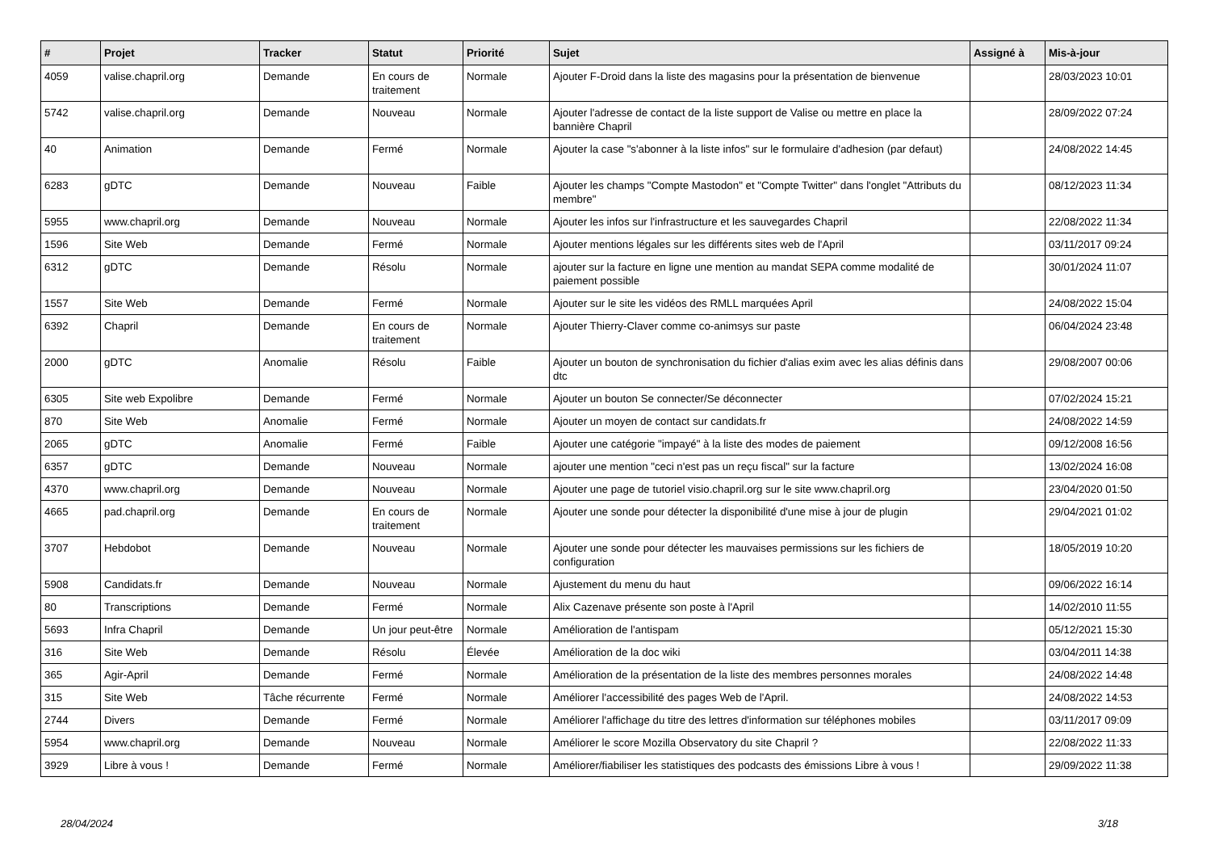| # | Projet | Tracker | Statut | Priorité | Sujet | Assigné à | Mis-à-jour |
| --- | --- | --- | --- | --- | --- | --- | --- |
| 4059 | valise.chapril.org | Demande | En cours de traitement | Normale | Ajouter F-Droid dans la liste des magasins pour la présentation de bienvenue | | 28/03/2023 10:01 |
| 5742 | valise.chapril.org | Demande | Nouveau | Normale | Ajouter l'adresse de contact de la liste support de Valise ou mettre en place la bannière Chapril | | 28/09/2022 07:24 |
| 40 | Animation | Demande | Fermé | Normale | Ajouter la case "s'abonner à la liste infos" sur le formulaire d'adhesion (par defaut) | | 24/08/2022 14:45 |
| 6283 | gDTC | Demande | Nouveau | Faible | Ajouter les champs "Compte Mastodon" et "Compte Twitter" dans l'onglet "Attributs du membre" | | 08/12/2023 11:34 |
| 5955 | www.chapril.org | Demande | Nouveau | Normale | Ajouter les infos sur l'infrastructure et les sauvegardes Chapril | | 22/08/2022 11:34 |
| 1596 | Site Web | Demande | Fermé | Normale | Ajouter mentions légales sur les différents sites web de l'April | | 03/11/2017 09:24 |
| 6312 | gDTC | Demande | Résolu | Normale | ajouter sur la facture en ligne une mention au mandat SEPA comme modalité de paiement possible | | 30/01/2024 11:07 |
| 1557 | Site Web | Demande | Fermé | Normale | Ajouter sur le site les vidéos des RMLL marquées April | | 24/08/2022 15:04 |
| 6392 | Chapril | Demande | En cours de traitement | Normale | Ajouter Thierry-Claver comme co-animsys sur paste | | 06/04/2024 23:48 |
| 2000 | gDTC | Anomalie | Résolu | Faible | Ajouter un bouton de synchronisation du fichier d'alias exim avec les alias définis dans dtc | | 29/08/2007 00:06 |
| 6305 | Site web Expolibre | Demande | Fermé | Normale | Ajouter un bouton Se connecter/Se déconnecter | | 07/02/2024 15:21 |
| 870 | Site Web | Anomalie | Fermé | Normale | Ajouter un moyen de contact sur candidats.fr | | 24/08/2022 14:59 |
| 2065 | gDTC | Anomalie | Fermé | Faible | Ajouter une catégorie "impayé" à la liste des modes de paiement | | 09/12/2008 16:56 |
| 6357 | gDTC | Demande | Nouveau | Normale | ajouter une mention "ceci n'est pas un reçu fiscal" sur la facture | | 13/02/2024 16:08 |
| 4370 | www.chapril.org | Demande | Nouveau | Normale | Ajouter une page de tutoriel visio.chapril.org sur le site www.chapril.org | | 23/04/2020 01:50 |
| 4665 | pad.chapril.org | Demande | En cours de traitement | Normale | Ajouter une sonde pour détecter la disponibilité d'une mise à jour de plugin | | 29/04/2021 01:02 |
| 3707 | Hebdobot | Demande | Nouveau | Normale | Ajouter une sonde pour détecter les mauvaises permissions sur les fichiers de configuration | | 18/05/2019 10:20 |
| 5908 | Candidats.fr | Demande | Nouveau | Normale | Ajustement du menu du haut | | 09/06/2022 16:14 |
| 80 | Transcriptions | Demande | Fermé | Normale | Alix Cazenave présente son poste à l'April | | 14/02/2010 11:55 |
| 5693 | Infra Chapril | Demande | Un jour peut-être | Normale | Amélioration de l'antispam | | 05/12/2021 15:30 |
| 316 | Site Web | Demande | Résolu | Élevée | Amélioration de la doc wiki | | 03/04/2011 14:38 |
| 365 | Agir-April | Demande | Fermé | Normale | Amélioration de la présentation de la liste des membres personnes morales | | 24/08/2022 14:48 |
| 315 | Site Web | Tâche récurrente | Fermé | Normale | Améliorer l'accessibilité des pages Web de l'April. | | 24/08/2022 14:53 |
| 2744 | Divers | Demande | Fermé | Normale | Améliorer l'affichage du titre des lettres d'information sur téléphones mobiles | | 03/11/2017 09:09 |
| 5954 | www.chapril.org | Demande | Nouveau | Normale | Améliorer le score Mozilla Observatory du site Chapril ? | | 22/08/2022 11:33 |
| 3929 | Libre à vous ! | Demande | Fermé | Normale | Améliorer/fiabiliser les statistiques des podcasts des émissions Libre à vous ! | | 29/09/2022 11:38 |
28/04/2024 3/18